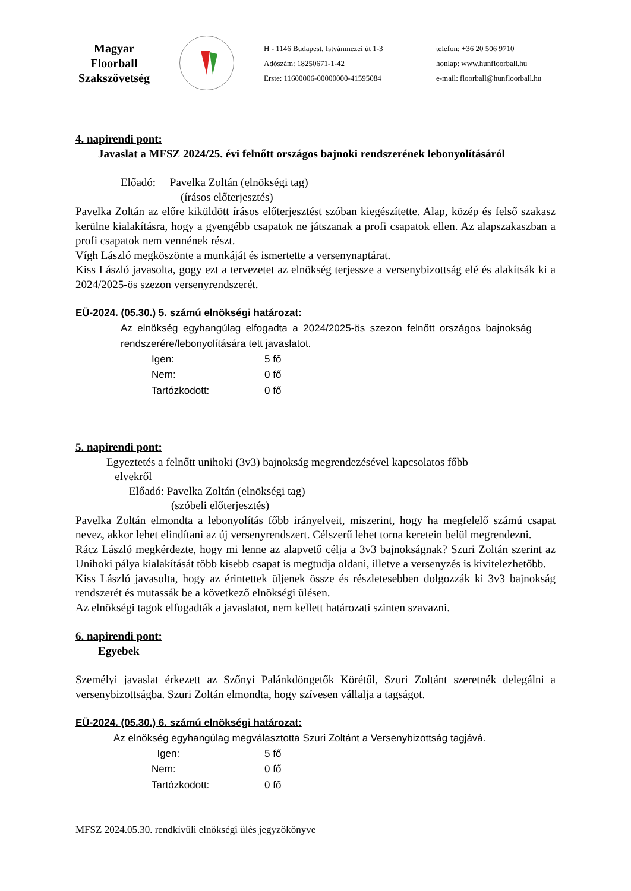Magyar
Floorball
Szakszövetség
H - 1146 Budapest, Istvánmezei út 1-3
Adószám: 18250671-1-42
Erste: 11600006-00000000-41595084
telefon: +36 20 506 9710
honlap: www.hunfloorball.hu
e-mail: floorball@hunfloorball.hu
4. napirendi pont:
Javaslat a MFSZ 2024/25. évi felnőtt országos bajnoki rendszerének lebonyolításáról
Előadó: Pavelka Zoltán (elnökségi tag)
(írásos előterjesztés)
Pavelka Zoltán az előre kiküldött írásos előterjesztést szóban kiegészítette. Alap, közép és felső szakasz kerülne kialakításra, hogy a gyengébb csapatok ne játszanak a profi csapatok ellen. Az alapszakaszban a profi csapatok nem vennének részt.
Vígh László megköszönte a munkáját és ismertette a versenynaptárat.
Kiss László javasolta, gogy ezt a tervezetet az elnökség terjessze a versenybizottság elé és alakítsák ki a 2024/2025-ös szezon versenyrendszerét.
EÜ-2024. (05.30.) 5. számú elnökségi határozat:
Az elnökség egyhangúlag elfogadta a 2024/2025-ös szezon felnőtt országos bajnokság rendszerére/lebonyolítására tett javaslatot.
Igen: 5 fő Nem: 0 fő Tartózkodott: 0 fő
5. napirendi pont:
Egyeztetés a felnőtt unihoki (3v3) bajnokság megrendezésével kapcsolatos főbb
elvekről
Előadó: Pavelka Zoltán (elnökségi tag)
(szóbeli előterjesztés)
Pavelka Zoltán elmondta a lebonyolítás főbb irányelveit, miszerint, hogy ha megfelelő számú csapat nevez, akkor lehet elindítani az új versenyrendszert. Célszerű lehet torna keretein belül megrendezni.
Rácz László megkérdezte, hogy mi lenne az alapvető célja a 3v3 bajnokságnak? Szuri Zoltán szerint az Unihoki pálya kialakítását több kisebb csapat is megtudja oldani, illetve a versenyzés is kivitelezhetőbb.
Kiss László javasolta, hogy az érintettek üljenek össze és részletesebben dolgozzák ki 3v3 bajnokság rendszerét és mutassák be a következő elnökségi ülésen.
Az elnökségi tagok elfogadták a javaslatot, nem kellett határozati szinten szavazni.
6. napirendi pont:
Egyebek
Személyi javaslat érkezett az Szőnyi Palánkdöngetők Körétől, Szuri Zoltánt szeretnék delegálni a versenybizottságba. Szuri Zoltán elmondta, hogy szívesen vállalja a tagságot.
EÜ-2024. (05.30.) 6. számú elnökségi határozat:
Az elnökség egyhangúlag megválasztotta Szuri Zoltánt a Versenybizottság tagjává.
Igen: 5 fő Nem: 0 fő Tartózkodott: 0 fő
MFSZ 2024.05.30. rendkívüli elnökségi ülés jegyzőkönyve